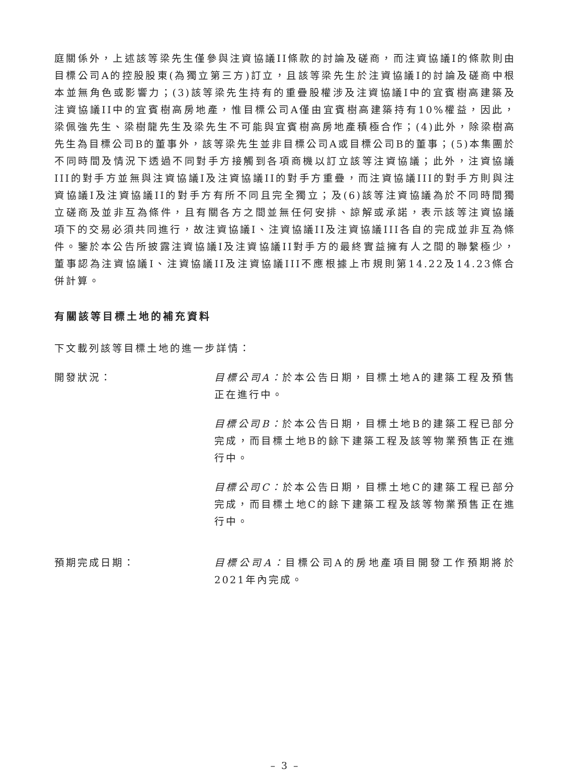庭關係外，上述該等梁先生僅參與注資協議II條款的討論及磋商，而注資協議I的條款則由目標公司A的控股股東(為獨立第三方)訂立，且該等梁先生於注資協議I的討論及磋商中根本並無角色或影響力；(3)該等梁先生持有的重疊股權涉及注資協議I中的宜賓樹高建築及注資協議II中的宜賓樹高房地產，惟目標公司A僅由宜賓樹高建築持有10%權益，因此，梁佩強先生、梁樹龍先生及梁先生不可能與宜賓樹高房地產積極合作；(4)此外，除梁樹高先生為目標公司B的董事外，該等梁先生並非目標公司A或目標公司B的董事；(5)本集團於不同時間及情況下透過不同對手方接觸到各項商機以訂立該等注資協議；此外，注資協議III的對手方並無與注資協議I及注資協議II的對手方重疊，而注資協議III的對手方則與注資協議I及注資協議II的對手方有所不同且完全獨立；及(6)該等注資協議為於不同時間獨立磋商及並非互為條件，且有關各方之間並無任何安排、諒解或承諾，表示該等注資協議項下的交易必須共同進行，故注資協議I、注資協議II及注資協議III各自的完成並非互為條件。鑒於本公告所披露注資協議I及注資協議II對手方的最終實益擁有人之間的聯繫極少，董事認為注資協議I、注資協議II及注資協議III不應根據上市規則第14.22及14.23條合併計算。
有關該等目標土地的補充資料
下文載列該等目標土地的進一步詳情：
開發狀況： 目標公司A：於本公告日期，目標土地A的建築工程及預售正在進行中。
目標公司B：於本公告日期，目標土地B的建築工程已部分完成，而目標土地B的餘下建築工程及該等物業預售正在進行中。
目標公司C：於本公告日期，目標土地C的建築工程已部分完成，而目標土地C的餘下建築工程及該等物業預售正在進行中。
預期完成日期： 目標公司A：目標公司A的房地產項目開發工作預期將於2021年內完成。
– 3 –